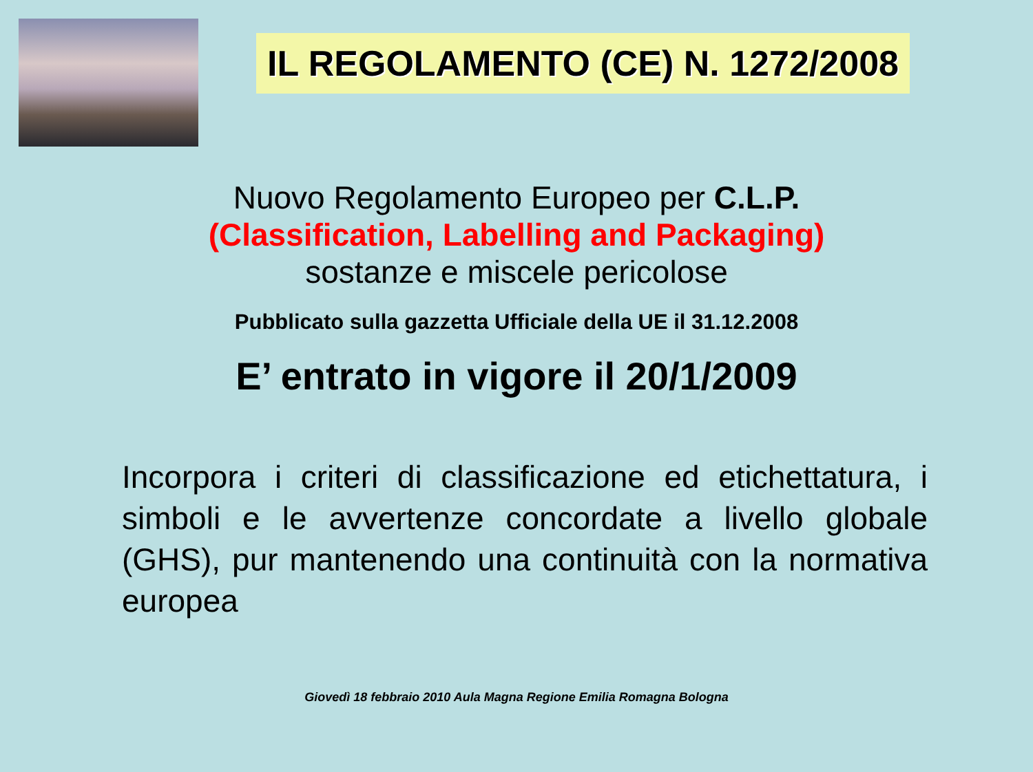IL REGOLAMENTO (CE) N. 1272/2008
Nuovo Regolamento Europeo per C.L.P.
(Classification, Labelling and Packaging)
sostanze e miscele pericolose
Pubblicato sulla gazzetta Ufficiale della UE il 31.12.2008
E’ entrato in vigore il 20/1/2009
Incorpora i criteri di classificazione ed etichettatura, i simboli e le avvertenze concordate a livello globale (GHS), pur mantenendo una continuità con la normativa europea
Giovedì 18 febbraio 2010 Aula Magna Regione Emilia Romagna Bologna